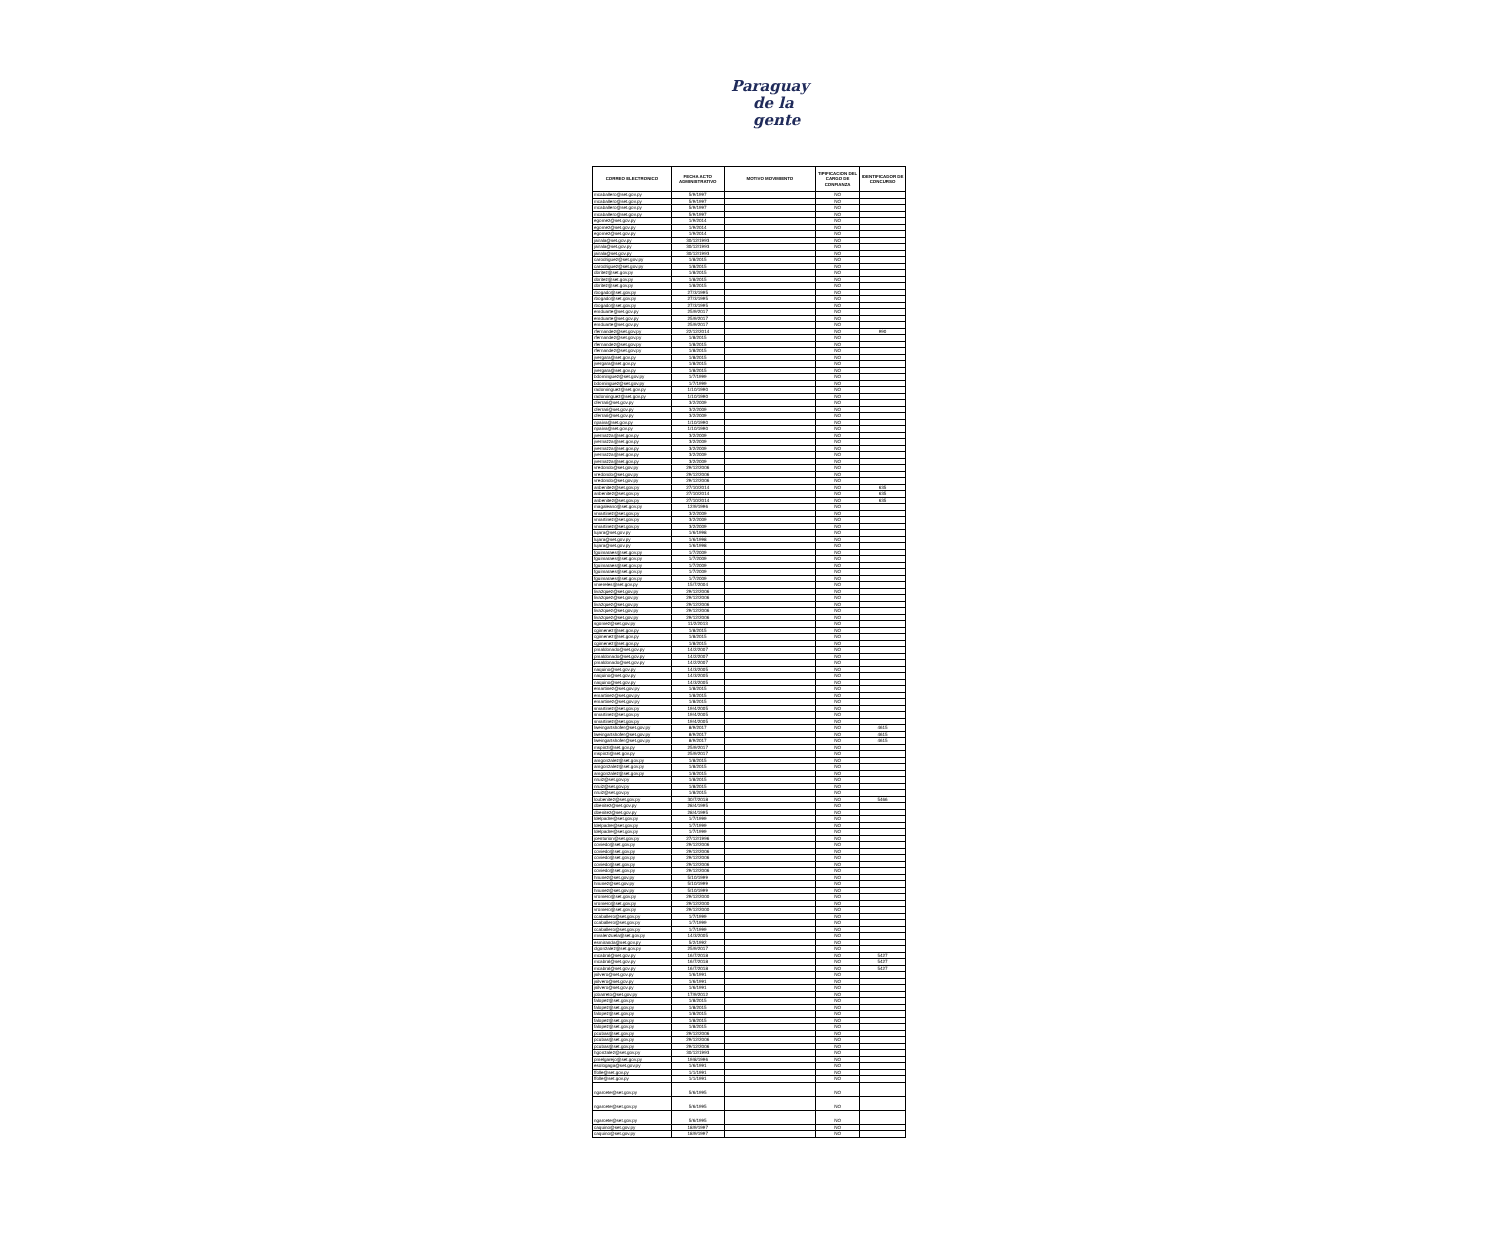Paraguay
de la gente
| CORREO ELECTRONICO | FECHA ACTO ADMINISTRATIVO | MOTIVO MOVIMIENTO | TIPIFICACION DEL CARGO DE CONFIANZA | IDENTIFICADOR DE CONCURSO |
| --- | --- | --- | --- | --- |
| mcaballero@set.gov.py | 5/9/1997 | | NO | |
| mcaballero@set.gov.py | 5/9/1997 | | NO | |
| mcaballero@set.gov.py | 5/9/1997 | | NO | |
| mcaballero@set.gov.py | 5/9/1997 | | NO | |
| egomez@set.gov.py | 1/9/2014 | | NO | |
| egomez@set.gov.py | 1/9/2014 | | NO | |
| egomez@set.gov.py | 1/9/2014 | | NO | |
| jairala@set.gov.py | 30/12/1993 | | NO | |
| jairala@set.gov.py | 30/12/1993 | | NO | |
| jairala@set.gov.py | 30/12/1993 | | NO | |
| carodriguez@set.gov.py | 1/8/2015 | | NO | |
| carodriguez@set.gov.py | 1/8/2015 | | NO | |
| dbritez@set.gov.py | 1/8/2015 | | NO | |
| dbritez@set.gov.py | 1/8/2015 | | NO | |
| dbritez@set.gov.py | 1/8/2015 | | NO | |
| rbogado@set.gov.py | 27/3/1995 | | NO | |
| rbogado@set.gov.py | 27/3/1995 | | NO | |
| rbogado@set.gov.py | 27/3/1995 | | NO | |
| emduarte@set.gov.py | 25/9/2017 | | NO | |
| emduarte@set.gov.py | 25/9/2017 | | NO | |
| emduarte@set.gov.py | 25/9/2017 | | NO | |
| rfernandez@set.gov.py | 22/12/2014 | | NO | 990 |
| rfernandez@set.gov.py | 1/8/2015 | | NO | |
| rfernandez@set.gov.py | 1/8/2015 | | NO | |
| rfernandez@set.gov.py | 1/8/2015 | | NO | |
| jvergara@set.gov.py | 1/8/2015 | | NO | |
| jvergara@set.gov.py | 1/8/2015 | | NO | |
| jvergara@set.gov.py | 1/8/2015 | | NO | |
| bdominguez@set.gov.py | 1/7/1999 | | NO | |
| bdominguez@set.gov.py | 1/7/1999 | | NO | |
| radominguez@set.gov.py | 1/10/1990 | | NO | |
| radominguez@set.gov.py | 1/10/1990 | | NO | |
| cferrari@set.gov.py | 3/2/2009 | | NO | |
| cferrari@set.gov.py | 3/2/2009 | | NO | |
| cferrari@set.gov.py | 3/2/2009 | | NO | |
| npaiva@set.gov.py | 1/10/1990 | | NO | |
| npaiva@set.gov.py | 1/10/1990 | | NO | |
| jvernazza@set.gov.py | 3/2/2009 | | NO | |
| jvernazza@set.gov.py | 3/2/2009 | | NO | |
| jvernazza@set.gov.py | 3/2/2009 | | NO | |
| jvernazza@set.gov.py | 3/2/2009 | | NO | |
| jvernazza@set.gov.py | 3/2/2009 | | NO | |
| vredondo@set.gov.py | 29/12/2006 | | NO | |
| vredondo@set.gov.py | 29/12/2006 | | NO | |
| vredondo@set.gov.py | 29/12/2006 | | NO | |
| anbenitez@set.gov.py | 27/10/2014 | | NO | 635 |
| anbenitez@set.gov.py | 27/10/2014 | | NO | 635 |
| anbenitez@set.gov.py | 27/10/2014 | | NO | 635 |
| magaleano@set.gov.py | 12/9/1996 | | NO | |
| vmartinez@set.gov.py | 3/2/2009 | | NO | |
| vmartinez@set.gov.py | 3/2/2009 | | NO | |
| vmartinez@set.gov.py | 3/2/2009 | | NO | |
| lujara@set.gov.py | 1/6/1998 | | NO | |
| lujara@set.gov.py | 1/6/1998 | | NO | |
| lujara@set.gov.py | 1/6/1998 | | NO | |
| fguimaraes@set.gov.py | 1/7/2009 | | NO | |
| fguimaraes@set.gov.py | 1/7/2009 | | NO | |
| fguimaraes@set.gov.py | 1/7/2009 | | NO | |
| fguimaraes@set.gov.py | 1/7/2009 | | NO | |
| fguimaraes@set.gov.py | 1/7/2009 | | NO | |
| vmereles@set.gov.py | 15/7/2004 | | NO | |
| livazquez@set.gov.py | 29/12/2006 | | NO | |
| livazquez@set.gov.py | 29/12/2006 | | NO | |
| livazquez@set.gov.py | 29/12/2006 | | NO | |
| livazquez@set.gov.py | 29/12/2006 | | NO | |
| livazquez@set.gov.py | 29/12/2006 | | NO | |
| sgomez@set.gov.py | 11/2/2013 | | NO | |
| cgimenez@set.gov.py | 1/8/2015 | | NO | |
| cgimenez@set.gov.py | 1/8/2015 | | NO | |
| cgimenez@set.gov.py | 1/8/2015 | | NO | |
| pmaldonado@set.gov.py | 14/2/2007 | | NO | |
| pmaldonado@set.gov.py | 14/2/2007 | | NO | |
| pmaldonado@set.gov.py | 14/2/2007 | | NO | |
| naquino@set.gov.py | 14/3/2005 | | NO | |
| naquino@set.gov.py | 14/3/2005 | | NO | |
| naquino@set.gov.py | 14/3/2005 | | NO | |
| emartinez@set.gov.py | 1/8/2015 | | NO | |
| emartinez@set.gov.py | 1/8/2015 | | NO | |
| emartinez@set.gov.py | 1/8/2015 | | NO | |
| smartinez@set.gov.py | 19/4/2005 | | NO | |
| smartinez@set.gov.py | 19/4/2005 | | NO | |
| smartinez@set.gov.py | 19/4/2005 | | NO | |
| lweingartshofer@set.gov.py | 8/9/2017 | | NO | 4615 |
| lweingartshofer@set.gov.py | 8/9/2017 | | NO | 4615 |
| lweingartshofer@set.gov.py | 8/9/2017 | | NO | 4615 |
| mspinzi@set.gov.py | 25/9/2017 | | NO | |
| mspinzi@set.gov.py | 25/9/2017 | | NO | |
| amgonzalez@set.gov.py | 1/8/2015 | | NO | |
| amgonzalez@set.gov.py | 1/8/2015 | | NO | |
| amgonzalez@set.gov.py | 1/8/2015 | | NO | |
| nruiz@set.gov.py | 1/8/2015 | | NO | |
| nruiz@set.gov.py | 1/8/2015 | | NO | |
| nruiz@set.gov.py | 1/8/2015 | | NO | |
| loubenitez@set.gov.py | 30/7/2018 | | NO | 5466 |
| dbenitez@set.gov.py | 28/4/1995 | | NO | |
| dbenitez@set.gov.py | 28/4/1995 | | NO | |
| ldelpadre@set.gov.py | 1/7/1999 | | NO | |
| ldelpadre@set.gov.py | 1/7/1999 | | NO | |
| ldelpadre@set.gov.py | 1/7/1999 | | NO | |
| jcenturion@set.gov.py | 27/12/1996 | | NO | |
| coviedo@set.gov.py | 29/12/2006 | | NO | |
| coviedo@set.gov.py | 29/12/2006 | | NO | |
| coviedo@set.gov.py | 29/12/2006 | | NO | |
| coviedo@set.gov.py | 29/12/2006 | | NO | |
| coviedo@set.gov.py | 29/12/2006 | | NO | |
| hnunez@set.gov.py | 5/10/1999 | | NO | |
| hnunez@set.gov.py | 5/10/1999 | | NO | |
| hnunez@set.gov.py | 5/10/1999 | | NO | |
| vromero@set.gov.py | 29/12/2000 | | NO | |
| vromero@set.gov.py | 29/12/2000 | | NO | |
| vromero@set.gov.py | 29/12/2000 | | NO | |
| ccaballero@set.gov.py | 1/7/1999 | | NO | |
| ccaballero@set.gov.py | 1/7/1999 | | NO | |
| ccaballero@set.gov.py | 1/7/1999 | | NO | |
| mvalenzuela@set.gov.py | 14/3/2005 | | NO | |
| esmiranda@set.gov.py | 5/2/1992 | | NO | |
| clgonzalez@set.gov.py | 25/9/2017 | | NO | |
| mcabral@set.gov.py | 16/7/2018 | | NO | 5427 |
| mcabral@set.gov.py | 16/7/2018 | | NO | 5427 |
| mcabral@set.gov.py | 16/7/2018 | | NO | 5427 |
| jsilvero@set.gov.py | 1/6/1991 | | NO | |
| jsilvero@set.gov.py | 1/6/1991 | | NO | |
| jsilvero@set.gov.py | 1/6/1991 | | NO | |
| jobarreto@set.gov.py | 17/9/2012 | | NO | |
| falopez@set.gov.py | 1/8/2015 | | NO | |
| falopez@set.gov.py | 1/8/2015 | | NO | |
| falopez@set.gov.py | 1/8/2015 | | NO | |
| falopez@set.gov.py | 1/8/2015 | | NO | |
| falopez@set.gov.py | 1/8/2015 | | NO | |
| pcubas@set.gov.py | 29/12/2006 | | NO | |
| pcubas@set.gov.py | 29/12/2006 | | NO | |
| pcubas@set.gov.py | 29/12/2006 | | NO | |
| hgonzalez@set.gov.py | 30/12/1993 | | NO | |
| pmelgarejo@set.gov.py | 19/8/1996 | | NO | |
| esologaga@set.gov.py | 1/6/1991 | | NO | |
| ffolle@set.gov.py | 1/1/1991 | | NO | |
| ffolle@set.gov.py | 1/1/1991 | | NO | |
| ngarcete@set.gov.py | 5/6/1995 | | NO | |
| ngarcete@set.gov.py | 5/6/1995 | | NO | |
| ngarcete@set.gov.py | 5/6/1995 | | NO | |
| caquino@set.gov.py | 18/9/1997 | | NO | |
| caquino@set.gov.py | 18/9/1997 | | NO | |